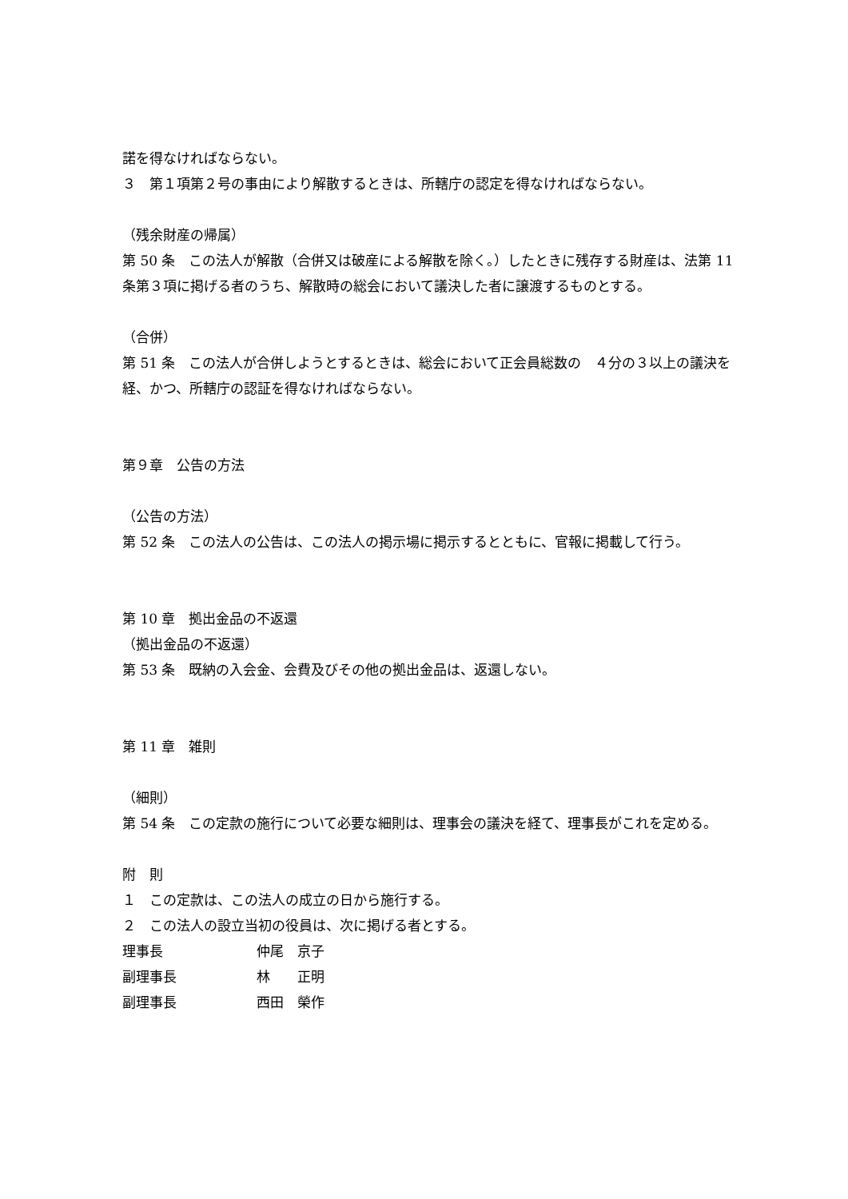諾を得なければならない。
３　第１項第２号の事由により解散するときは、所轄庁の認定を得なければならない。
（残余財産の帰属）
第 50 条　この法人が解散（合併又は破産による解散を除く。）したときに残存する財産は、法第 11 条第３項に掲げる者のうち、解散時の総会において議決した者に譲渡するものとする。
（合併）
第 51 条　この法人が合併しようとするときは、総会において正会員総数の　４分の３以上の議決を経、かつ、所轄庁の認証を得なければならない。
第９章　公告の方法
（公告の方法）
第 52 条　この法人の公告は、この法人の掲示場に掲示するとともに、官報に掲載して行う。
第 10 章　拠出金品の不返還
（拠出金品の不返還）
第 53 条　既納の入会金、会費及びその他の拠出金品は、返還しない。
第 11 章　雑則
（細則）
第 54 条　この定款の施行について必要な細則は、理事会の議決を経て、理事長がこれを定める。
附　則
１　この定款は、この法人の成立の日から施行する。
２　この法人の設立当初の役員は、次に掲げる者とする。
理事長 仲尾　京子
副理事長 林　　正明
副理事長 西田　榮作